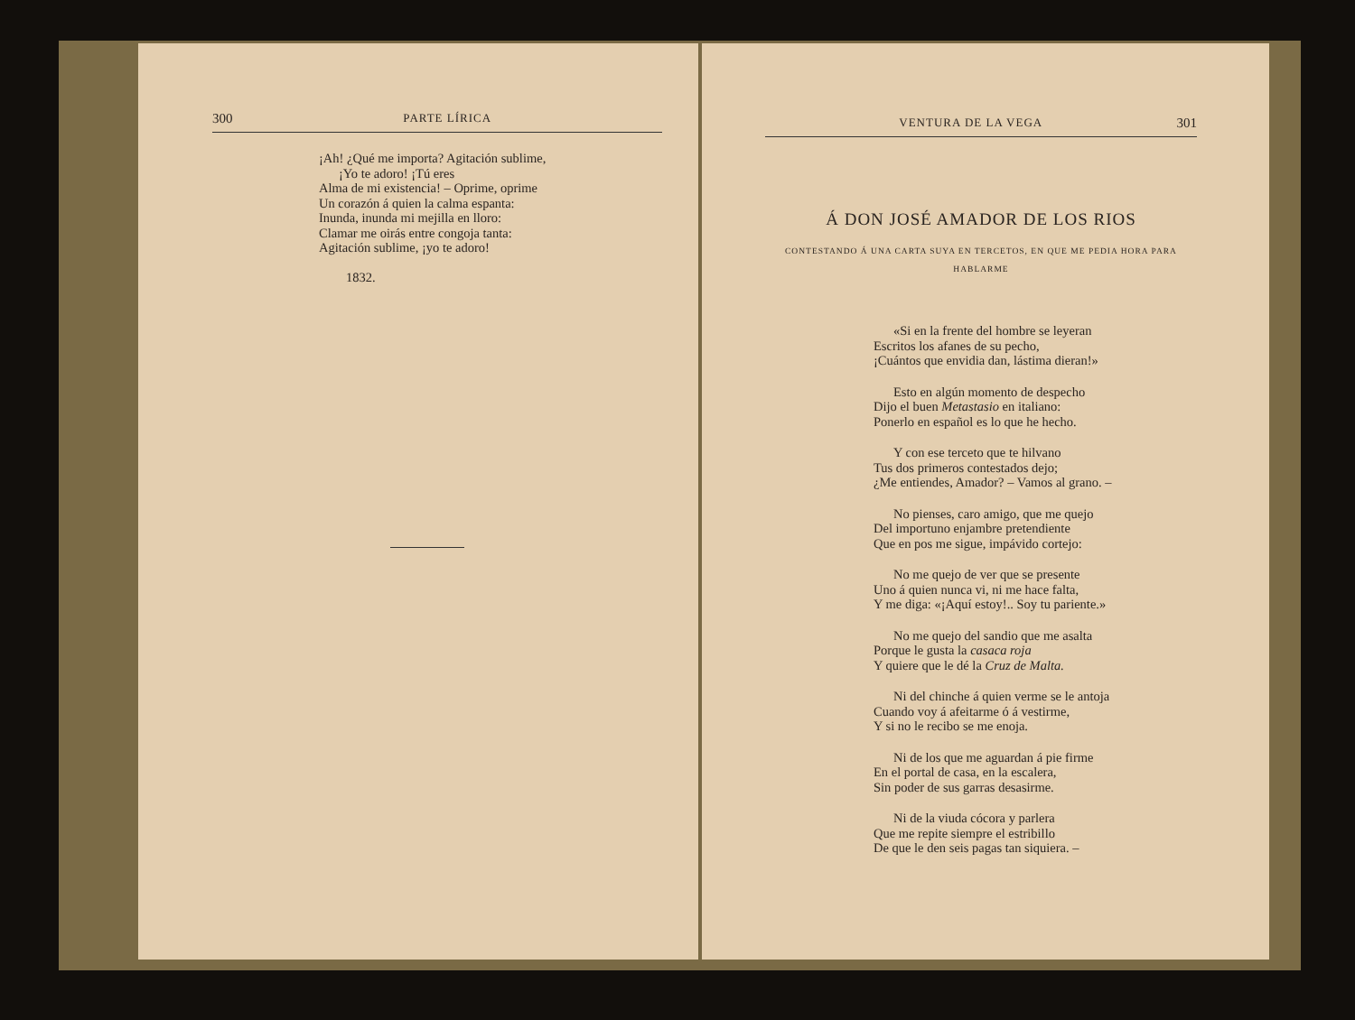300 PARTE LÍRICA
¡Ah! ¿Qué me importa? Agitación sublime,
¡Yo te adoro! ¡Tú eres
Alma de mi existencia! – Oprime, oprime
Un corazón á quien la calma espanta:
Inunda, inunda mi mejilla en lloro:
Clamar me oirás entre congoja tanta:
Agitación sublime, ¡yo te adoro!
1832.
VENTURA DE LA VEGA 301
Á DON JOSÉ AMADOR DE LOS RIOS
CONTESTANDO Á UNA CARTA SUYA EN TERCETOS, EN QUE ME PEDIA HORA PARA
HABLARME
«Si en la frente del hombre se leyeran
Escritos los afanes de su pecho,
¡Cuántos que envidia dan, lástima dieran!»
Esto en algún momento de despecho
Dijo el buen Metastasio en italiano:
Ponerlo en español es lo que he hecho.
Y con ese terceto que te hilvano
Tus dos primeros contestados dejo;
¿Me entiendes, Amador? – Vamos al grano. –
No pienses, caro amigo, que me quejo
Del importuno enjambre pretendiente
Que en pos me sigue, impávido cortejo:
No me quejo de ver que se presente
Uno á quien nunca vi, ni me hace falta,
Y me diga: «¡Aquí estoy!.. Soy tu pariente.»
No me quejo del sandio que me asalta
Porque le gusta la casaca roja
Y quiere que le dé la Cruz de Malta.
Ni del chinche á quien verme se le antoja
Cuando voy á afeitarme ó á vestirme,
Y si no le recibo se me enoja.
Ni de los que me aguardan á pie firme
En el portal de casa, en la escalera,
Sin poder de sus garras desasirme.
Ni de la viuda cócora y parlera
Que me repite siempre el estribillo
De que le den seis pagas tan siquiera. –